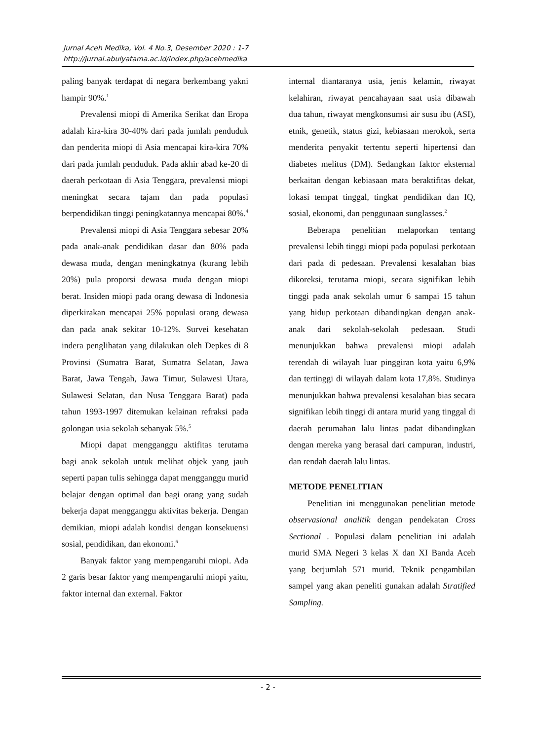Jurnal Aceh Medika, Vol. 4 No.3, Desember 2020 : 1-7
http://jurnal.abulyatama.ac.id/index.php/acehmedika
paling banyak terdapat di negara berkembang yakni hampir 90%.<sup>1</sup>
Prevalensi miopi di Amerika Serikat dan Eropa adalah kira-kira 30-40% dari pada jumlah penduduk dan penderita miopi di Asia mencapai kira-kira 70% dari pada jumlah penduduk. Pada akhir abad ke-20 di daerah perkotaan di Asia Tenggara, prevalensi miopi meningkat secara tajam dan pada populasi berpendidikan tinggi peningkatannya mencapai 80%.<sup>4</sup>
Prevalensi miopi di Asia Tenggara sebesar 20% pada anak-anak pendidikan dasar dan 80% pada dewasa muda, dengan meningkatnya (kurang lebih 20%) pula proporsi dewasa muda dengan miopi berat. Insiden miopi pada orang dewasa di Indonesia diperkirakan mencapai 25% populasi orang dewasa dan pada anak sekitar 10-12%. Survei kesehatan indera penglihatan yang dilakukan oleh Depkes di 8 Provinsi (Sumatra Barat, Sumatra Selatan, Jawa Barat, Jawa Tengah, Jawa Timur, Sulawesi Utara, Sulawesi Selatan, dan Nusa Tenggara Barat) pada tahun 1993-1997 ditemukan kelainan refraksi pada golongan usia sekolah sebanyak 5%.<sup>5</sup>
Miopi dapat mengganggu aktifitas terutama bagi anak sekolah untuk melihat objek yang jauh seperti papan tulis sehingga dapat mengganggu murid belajar dengan optimal dan bagi orang yang sudah bekerja dapat mengganggu aktivitas bekerja. Dengan demikian, miopi adalah kondisi dengan konsekuensi sosial, pendidikan, dan ekonomi.<sup>6</sup>
Banyak faktor yang mempengaruhi miopi. Ada 2 garis besar faktor yang mempengaruhi miopi yaitu, faktor internal dan external. Faktor
internal diantaranya usia, jenis kelamin, riwayat kelahiran, riwayat pencahayaan saat usia dibawah dua tahun, riwayat mengkonsumsi air susu ibu (ASI), etnik, genetik, status gizi, kebiasaan merokok, serta menderita penyakit tertentu seperti hipertensi dan diabetes melitus (DM). Sedangkan faktor eksternal berkaitan dengan kebiasaan mata beraktifitas dekat, lokasi tempat tinggal, tingkat pendidikan dan IQ, sosial, ekonomi, dan penggunaan sunglasses.<sup>2</sup>
Beberapa penelitian melaporkan tentang prevalensi lebih tinggi miopi pada populasi perkotaan dari pada di pedesaan. Prevalensi kesalahan bias dikoreksi, terutama miopi, secara signifikan lebih tinggi pada anak sekolah umur 6 sampai 15 tahun yang hidup perkotaan dibandingkan dengan anak-anak dari sekolah-sekolah pedesaan. Studi menunjukkan bahwa prevalensi miopi adalah terendah di wilayah luar pinggiran kota yaitu 6,9% dan tertinggi di wilayah dalam kota 17,8%. Studinya menunjukkan bahwa prevalensi kesalahan bias secara signifikan lebih tinggi di antara murid yang tinggal di daerah perumahan lalu lintas padat dibandingkan dengan mereka yang berasal dari campuran, industri, dan rendah daerah lalu lintas.
METODE PENELITIAN
Penelitian ini menggunakan penelitian metode observasional analitik dengan pendekatan Cross Sectional . Populasi dalam penelitian ini adalah murid SMA Negeri 3 kelas X dan XI Banda Aceh yang berjumlah 571 murid. Teknik pengambilan sampel yang akan peneliti gunakan adalah Stratified Sampling.
- 2 -